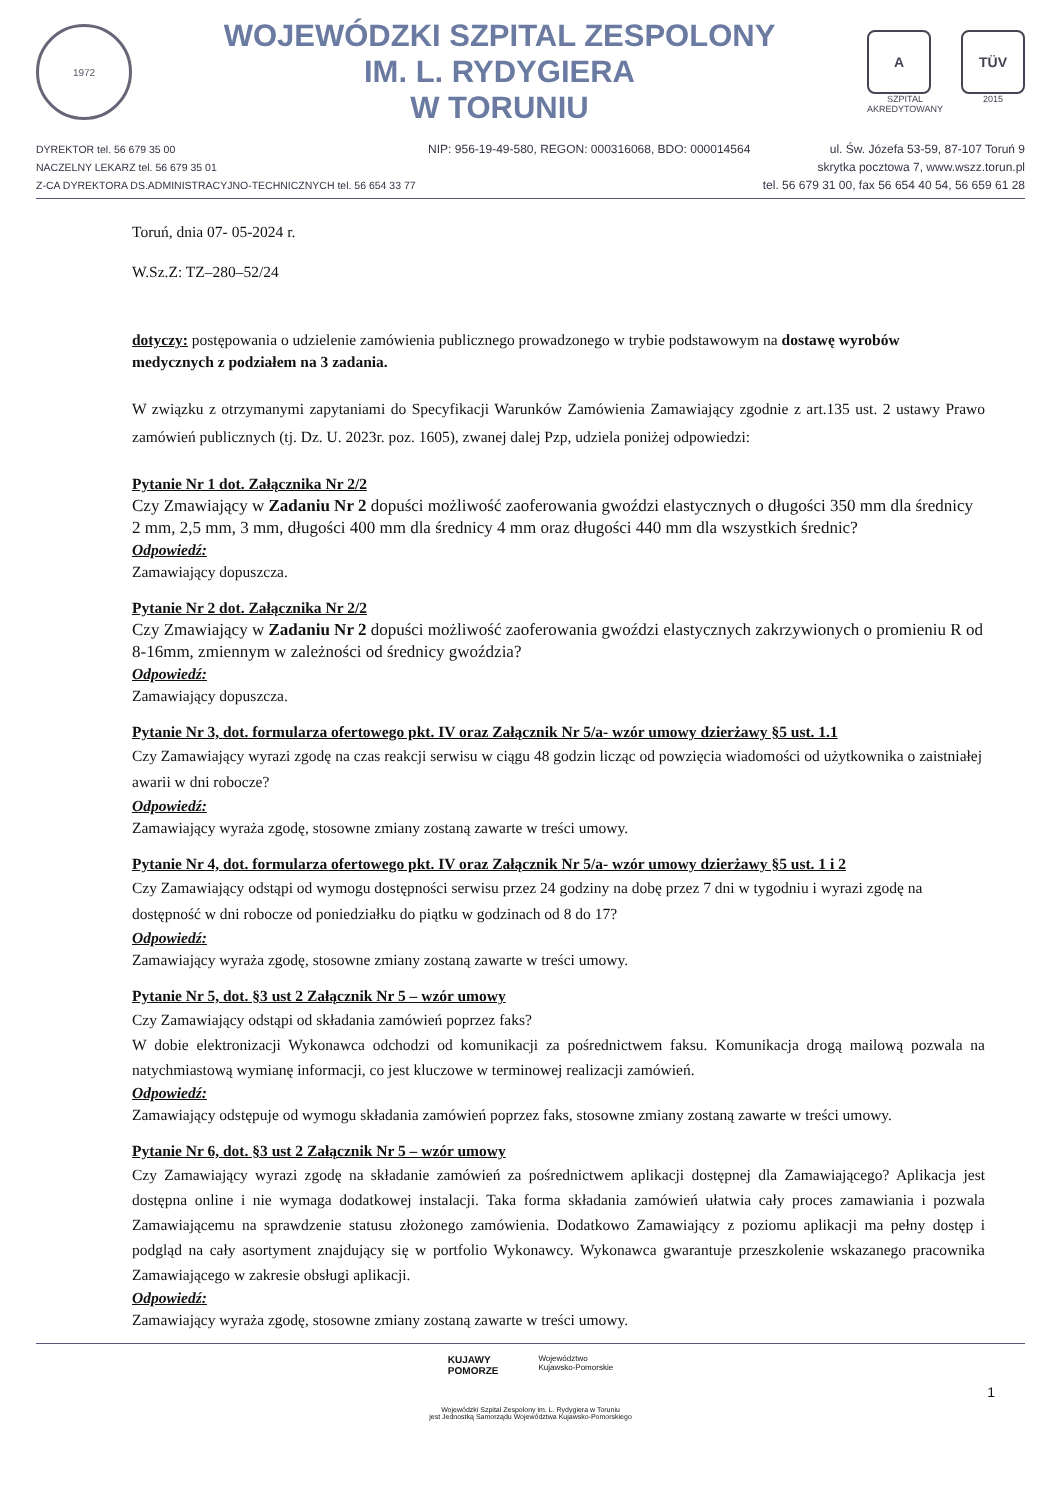1972
WOJEWÓDZKI SZPITAL ZESPOLONY
IM. L. RYDYGIERA
W TORUNIU
A
SZPITAL
AKREDYTOWANY
TÜV
2015
DYREKTOR tel. 56 679 35 00
NACZELNY LEKARZ tel. 56 679 35 01
Z-CA DYREKTORA DS.ADMINISTRACYJNO-TECHNICZNYCH tel. 56 654 33 77
NIP: 956-19-49-580, REGON: 000316068, BDO: 000014564
ul. Św. Józefa 53-59, 87-107 Toruń 9
skrytka pocztowa 7, www.wszz.torun.pl
tel. 56 679 31 00, fax 56 654 40 54, 56 659 61 28
Toruń, dnia 07- 05-2024 r.
W.Sz.Z: TZ–280–52/24
dotyczy: postępowania o udzielenie zamówienia publicznego prowadzonego w trybie podstawowym na dostawę wyrobów medycznych z podziałem na 3 zadania.
W związku z otrzymanymi zapytaniami do Specyfikacji Warunków Zamówienia Zamawiający zgodnie z art.135 ust. 2 ustawy Prawo zamówień publicznych (tj. Dz. U. 2023r. poz. 1605), zwanej dalej Pzp, udziela poniżej odpowiedzi:
Pytanie Nr 1 dot. Załącznika Nr 2/2
Czy Zmawiający w Zadaniu Nr 2 dopuści możliwość zaoferowania gwoździ elastycznych o długości 350 mm dla średnicy 2 mm, 2,5 mm, 3 mm, długości 400 mm dla średnicy 4 mm oraz długości 440 mm dla wszystkich średnic?
Odpowiedź:
Zamawiający dopuszcza.
Pytanie Nr 2 dot. Załącznika Nr 2/2
Czy Zmawiający w Zadaniu Nr 2 dopuści możliwość zaoferowania gwoździ elastycznych zakrzywionych o promieniu R od 8-16mm, zmiennym w zależności od średnicy gwoździa?
Odpowiedź:
Zamawiający dopuszcza.
Pytanie Nr 3, dot. formularza ofertowego pkt. IV oraz Załącznik Nr 5/a- wzór umowy dzierżawy §5 ust. 1.1
Czy Zamawiający wyrazi zgodę na czas reakcji serwisu w ciągu 48 godzin licząc od powzięcia wiadomości od użytkownika o zaistniałej awarii w dni robocze?
Odpowiedź:
Zamawiający wyraża zgodę, stosowne zmiany zostaną zawarte w treści umowy.
Pytanie Nr 4, dot. formularza ofertowego pkt. IV oraz Załącznik Nr 5/a- wzór umowy dzierżawy §5 ust. 1 i 2
Czy Zamawiający odstąpi od wymogu dostępności serwisu przez 24 godziny na dobę przez 7 dni w tygodniu i wyrazi zgodę na dostępność w dni robocze od poniedziałku do piątku w godzinach od 8 do 17?
Odpowiedź:
Zamawiający wyraża zgodę, stosowne zmiany zostaną zawarte w treści umowy.
Pytanie Nr 5, dot. §3 ust 2 Załącznik Nr 5 – wzór umowy
Czy Zamawiający odstąpi od składania zamówień poprzez faks?
W dobie elektronizacji Wykonawca odchodzi od komunikacji za pośrednictwem faksu. Komunikacja drogą mailową pozwala na natychmiastową wymianę informacji, co jest kluczowe w terminowej realizacji zamówień.
Odpowiedź:
Zamawiający odstępuje od wymogu składania zamówień poprzez faks, stosowne zmiany zostaną zawarte w treści umowy.
Pytanie Nr 6, dot. §3 ust 2 Załącznik Nr 5 – wzór umowy
Czy Zamawiający wyrazi zgodę na składanie zamówień za pośrednictwem aplikacji dostępnej dla Zamawiającego? Aplikacja jest dostępna online i nie wymaga dodatkowej instalacji. Taka forma składania zamówień ułatwia cały proces zamawiania i pozwala Zamawiającemu na sprawdzenie statusu złożonego zamówienia. Dodatkowo Zamawiający z poziomu aplikacji ma pełny dostęp i podgląd na cały asortyment znajdujący się w portfolio Wykonawcy. Wykonawca gwarantuje przeszkolenie wskazanego pracownika Zamawiającego w zakresie obsługi aplikacji.
Odpowiedź:
Zamawiający wyraża zgodę, stosowne zmiany zostaną zawarte w treści umowy.
KUJAWY
POMORZE
Województwo
Kujawsko-Pomorskie
1
Wojewódzki Szpital Zespolony im. L. Rydygiera w Toruniu
jest Jednostką Samorządu Województwa Kujawsko-Pomorskiego